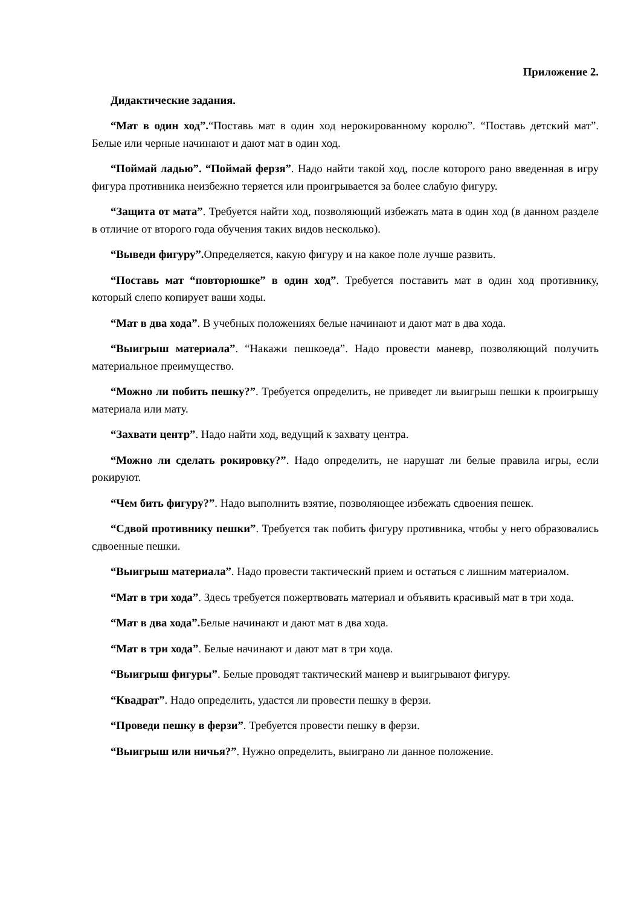Приложение 2.
Дидактические задания.
“Мат в один ход”.“Поставь мат в один ход нерокированному королю”. “Поставь детский мат”. Белые или черные начинают и дают мат в один ход.
“Поймай ладью”. “Поймай ферзя”. Надо найти такой ход, после которого рано введенная в игру фигура противника неизбежно теряется или проигрывается за более слабую фигуру.
“Защита от мата”. Требуется найти ход, позволяющий избежать мата в один ход (в данном разделе в отличие от второго года обучения таких видов несколько).
“Выведи фигуру”. Определяется, какую фигуру и на какое поле лучше развить.
“Поставь мат “повторюшке” в один ход”. Требуется поставить мат в один ход противнику, который слепо копирует ваши ходы.
“Мат в два хода”. В учебных положениях белые начинают и дают мат в два хода.
“Выигрыш материала”. “Накажи пешкоеда”. Надо провести маневр, позволяющий получить материальное преимущество.
“Можно ли побить пешку?”. Требуется определить, не приведет ли выигрыш пешки к проигрышу материала или мату.
“Захвати центр”. Надо найти ход, ведущий к захвату центра.
“Можно ли сделать рокировку?”. Надо определить, не нарушат ли белые правила игры, если рокируют.
“Чем бить фигуру?”. Надо выполнить взятие, позволяющее избежать сдвоения пешек.
“Сдвой противнику пешки”. Требуется так побить фигуру противника, чтобы у него образовались сдвоенные пешки.
“Выигрыш материала”. Надо провести тактический прием и остаться с лишним материалом.
“Мат в три хода”. Здесь требуется пожертвовать материал и объявить красивый мат в три хода.
“Мат в два хода”. Белые начинают и дают мат в два хода.
“Мат в три хода”. Белые начинают и дают мат в три хода.
“Выигрыш фигуры”. Белые проводят тактический маневр и выигрывают фигуру.
“Квадрат”. Надо определить, удастся ли провести пешку в ферзи.
“Проведи пешку в ферзи”. Требуется провести пешку в ферзи.
“Выигрыш или ничья?”. Нужно определить, выиграно ли данное положение.